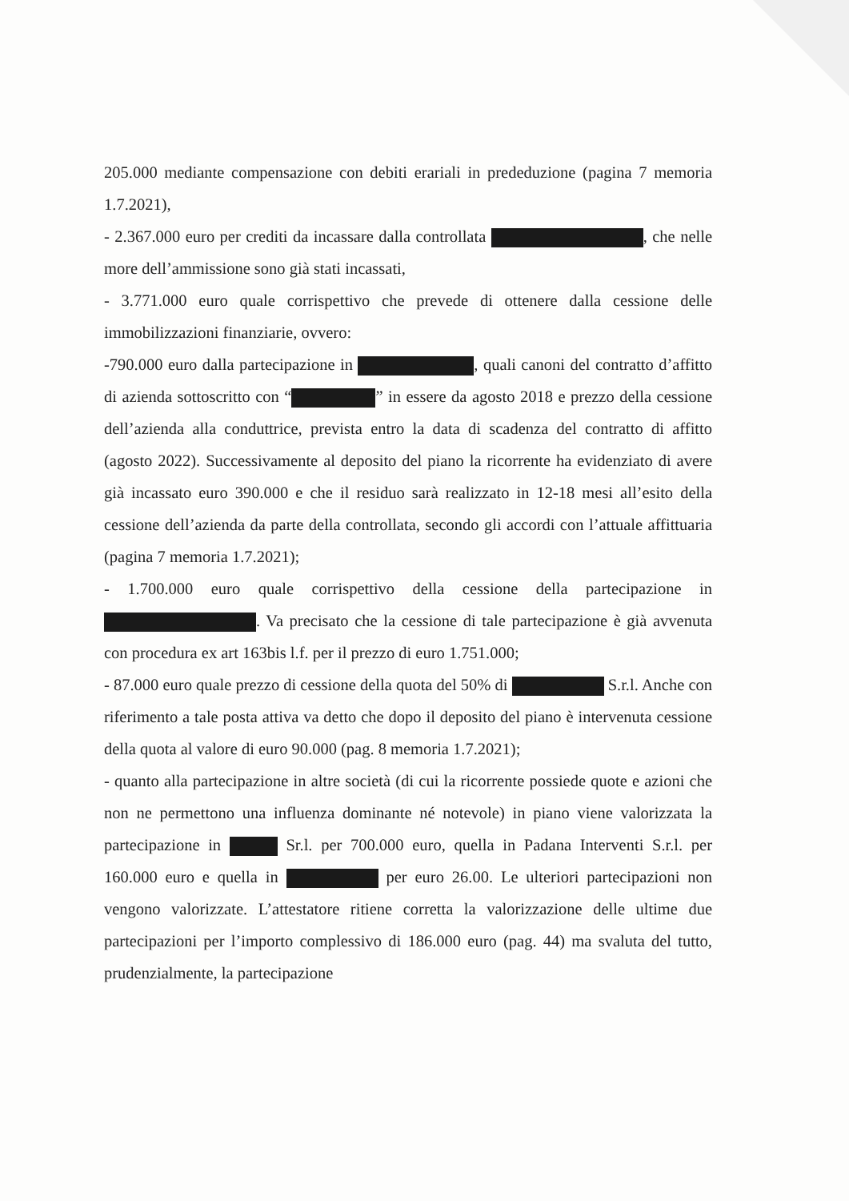205.000 mediante compensazione con debiti erariali in prededuzione (pagina 7 memoria 1.7.2021),
- 2.367.000 euro per crediti da incassare dalla controllata , che nelle more dell’ammissione sono già stati incassati,
- 3.771.000 euro quale corrispettivo che prevede di ottenere dalla cessione delle immobilizzazioni finanziarie, ovvero:
-790.000 euro dalla partecipazione in , quali canoni del contratto d’affitto di azienda sottoscritto con “ ” in essere da agosto 2018 e prezzo della cessione dell’azienda alla conduttrice, prevista entro la data di scadenza del contratto di affitto (agosto 2022). Successivamente al deposito del piano la ricorrente ha evidenziato di avere già incassato euro 390.000 e che il residuo sarà realizzato in 12-18 mesi all’esito della cessione dell’azienda da parte della controllata, secondo gli accordi con l’attuale affittuaria (pagina 7 memoria 1.7.2021);
- 1.700.000 euro quale corrispettivo della cessione della partecipazione in . Va precisato che la cessione di tale partecipazione è già avvenuta con procedura ex art 163bis l.f. per il prezzo di euro 1.751.000;
- 87.000 euro quale prezzo di cessione della quota del 50% di S.r.l. Anche con riferimento a tale posta attiva va detto che dopo il deposito del piano è intervenuta cessione della quota al valore di euro 90.000 (pag. 8 memoria 1.7.2021);
- quanto alla partecipazione in altre società (di cui la ricorrente possiede quote e azioni che non ne permettono una influenza dominante né notevole) in piano viene valorizzata la partecipazione in Sr.l. per 700.000 euro, quella in Padana Interventi S.r.l. per 160.000 euro e quella in per euro 26.00. Le ulteriori partecipazioni non vengono valorizzate. L’attestatore ritiene corretta la valorizzazione delle ultime due partecipazioni per l’importo complessivo di 186.000 euro (pag. 44) ma svaluta del tutto, prudenzialmente, la partecipazione